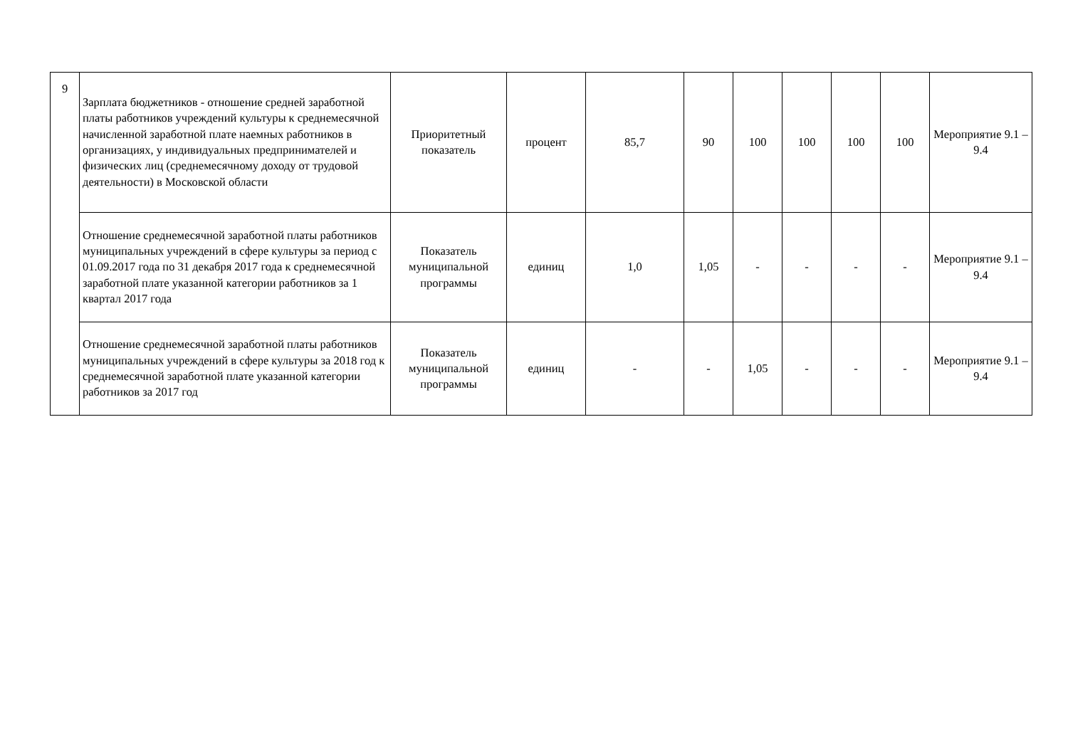| 9 | Зарплата бюджетников - отношение средней заработной платы работников учреждений культуры к среднемесячной начисленной заработной плате наемных работников в организациях, у индивидуальных предпринимателей и физических лиц (среднемесячному доходу от трудовой деятельности) в Московской области | Приоритетный показатель | процент | 85,7 | 90 | 100 | 100 | 100 | 100 | Мероприятие 9.1 – 9.4 |
| | Отношение среднемесячной заработной платы работников муниципальных учреждений в сфере культуры за период с 01.09.2017 года по 31 декабря 2017 года к среднемесячной заработной плате указанной категории работников за 1 квартал 2017 года | Показатель муниципальной программы | единиц | 1,0 | 1,05 | - | - | - | - | Мероприятие 9.1 – 9.4 |
| | Отношение среднемесячной заработной платы работников муниципальных учреждений в сфере культуры за 2018 год к среднемесячной заработной плате указанной категории работников за 2017 год | Показатель муниципальной программы | единиц | - | - | 1,05 | - | - | - | Мероприятие 9.1 – 9.4 |